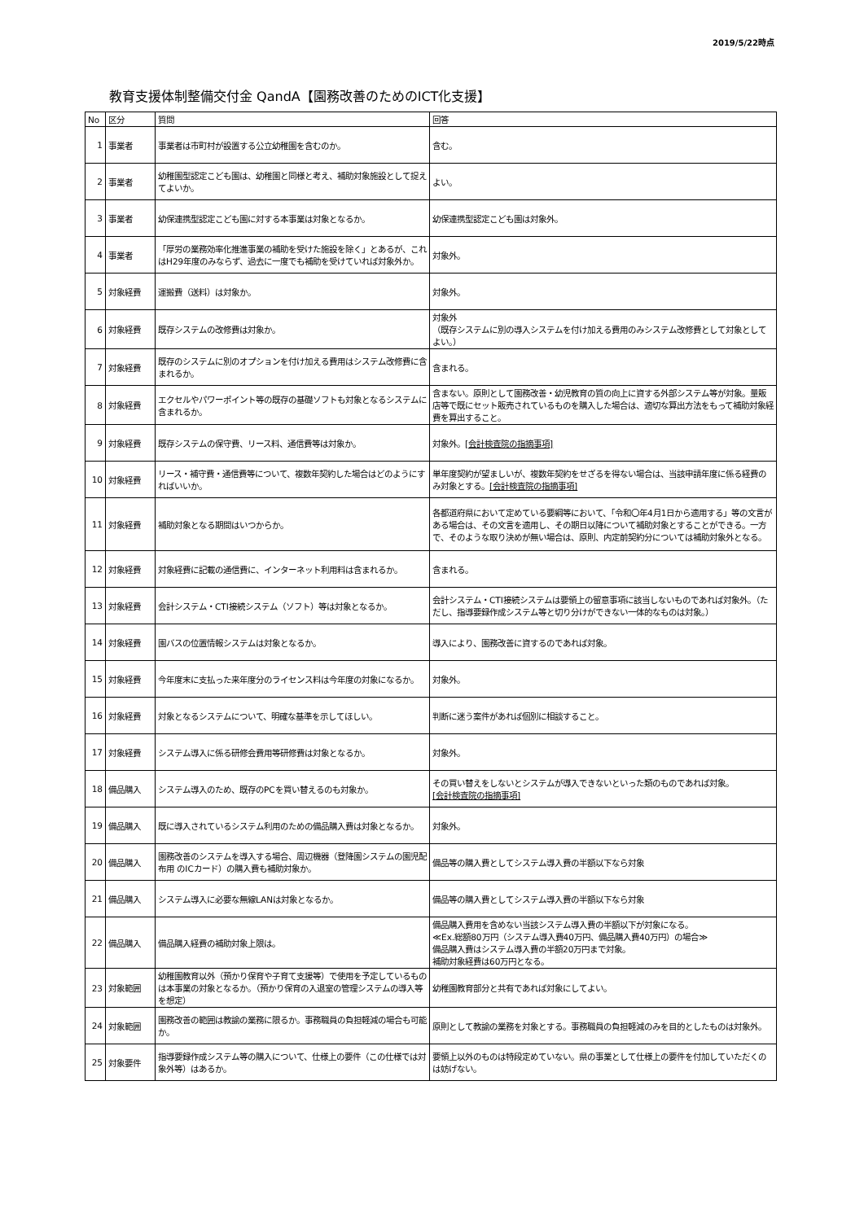2019/5/22時点
教育支援体制整備交付金 QandA【園務改善のためのICT化支援】
| No | 区分 | 質問 | 回答 |
| --- | --- | --- | --- |
| 1 | 事業者 | 事業者は市町村が設置する公立幼稚園を含むのか。 | 含む。 |
| 2 | 事業者 | 幼稚園型認定こども園は、幼稚園と同様と考え、補助対象施設として捉えてよいか。 | よい。 |
| 3 | 事業者 | 幼保連携型認定こども園に対する本事業は対象となるか。 | 幼保連携型認定こども園は対象外。 |
| 4 | 事業者 | 「厚労の業務効率化推進事業の補助を受けた施設を除く」とあるが、これはH29年度のみならず、過去に一度でも補助を受けていれば対象外か。 | 対象外。 |
| 5 | 対象経費 | 運搬費（送料）は対象か。 | 対象外。 |
| 6 | 対象経費 | 既存システムの改修費は対象か。 | 対象外 （既存システムに別の導入システムを付け加える費用のみシステム改修費として対象としてよい。） |
| 7 | 対象経費 | 既存のシステムに別のオプションを付け加える費用はシステム改修費に含まれるか。 | 含まれる。 |
| 8 | 対象経費 | エクセルやパワーポイント等の既存の基礎ソフトも対象となるシステムに含まれるか。 | 含まない。原則として園務改善・幼児教育の質の向上に資する外部システム等が対象。量販店等で既にセット販売されているものを購入した場合は、適切な算出方法をもって補助対象経費を算出すること。 |
| 9 | 対象経費 | 既存システムの保守費、リース料、通信費等は対象か。 | 対象外。 [会計検査院の指摘事項] |
| 10 | 対象経費 | リース・補守費・通信費等について、複数年契約した場合はどのようにすればいいか。 | 単年度契約が望ましいが、複数年契約をせざるを得ない場合は、当該申請年度に係る経費のみ対象とする。 [会計検査院の指摘事項] |
| 11 | 対象経費 | 補助対象となる期間はいつからか。 | 各都道府県において定めている要綱等において、「令和〇年4月1日から適用する」等の文言がある場合は、その文言を適用し、その期日以降について補助対象とすることができる。一方で、そのような取り決めが無い場合は、原則、内定前契約分については補助対象外となる。 |
| 12 | 対象経費 | 対象経費に記載の通信費に、インターネット利用料は含まれるか。 | 含まれる。 |
| 13 | 対象経費 | 会計システム・CTI接続システム（ソフト）等は対象となるか。 | 会計システム・CTI接続システムは要領上の留意事項に該当しないものであれば対象外。（ただし、指導要録作成システム等と切り分けができない一体的なものは対象。） |
| 14 | 対象経費 | 園バスの位置情報システムは対象となるか。 | 導入により、園務改善に資するのであれば対象。 |
| 15 | 対象経費 | 今年度末に支払った来年度分のライセンス料は今年度の対象になるか。 | 対象外。 |
| 16 | 対象経費 | 対象となるシステムについて、明確な基準を示してほしい。 | 判断に迷う案件があれば個別に相談すること。 |
| 17 | 対象経費 | システム導入に係る研修会費用等研修費は対象となるか。 | 対象外。 |
| 18 | 備品購入 | システム導入のため、既存のPCを買い替えるのも対象か。 | その買い替えをしないとシステムが導入できないといった類のものであれば対象。 [会計検査院の指摘事項] |
| 19 | 備品購入 | 既に導入されているシステム利用のための備品購入費は対象となるか。 | 対象外。 |
| 20 | 備品購入 | 園務改善のシステムを導入する場合、周辺機器（登降園システムの園児配布用 のICカード）の購入費も補助対象か。 | 備品等の購入費としてシステム導入費の半額以下なら対象 |
| 21 | 備品購入 | システム導入に必要な無線LANは対象となるか。 | 備品等の購入費としてシステム導入費の半額以下なら対象 |
| 22 | 備品購入 | 備品購入経費の補助対象上限は。 | 備品購入費用を含めない当該システム導入費の半額以下が対象になる。 ≪Ex.総額80万円（システム導入費40万円、備品購入費40万円）の場合≫ 備品購入費はシステム導入費の半額20万円まで対象。 補助対象経費は60万円となる。 |
| 23 | 対象範囲 | 幼稚園教育以外（預かり保育や子育て支援等）で使用を予定しているものは本事業の対象となるか。（預かり保育の入退室の管理システムの導入等を想定） | 幼稚園教育部分と共有であれば対象にしてよい。 |
| 24 | 対象範囲 | 園務改善の範囲は教諭の業務に限るか。事務職員の負担軽減の場合も可能か。 | 原則として教諭の業務を対象とする。事務職員の負担軽減のみを目的としたものは対象外。 |
| 25 | 対象要件 | 指導要録作成システム等の購入について、仕様上の要件（この仕様では対象外等）はあるか。 | 要領上以外のものは特段定めていない。県の事業として仕様上の要件を付加していただくのは妨げない。 |